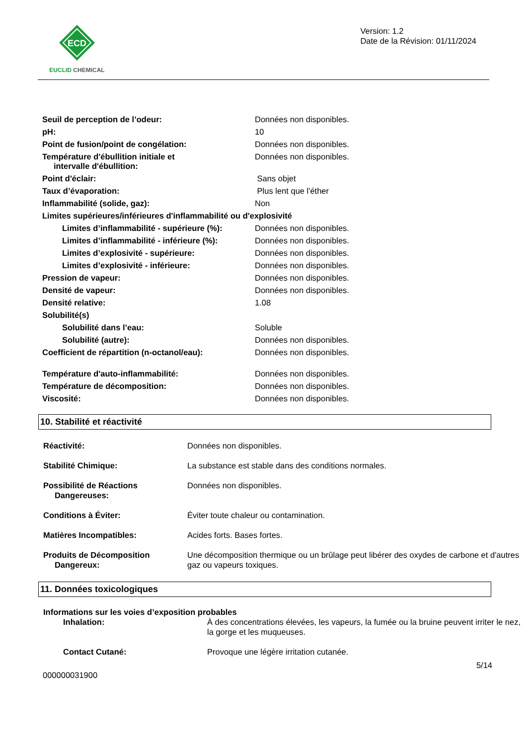ECD
EUCLID CHEMICAL
Version: 1.2
Date de la Révision: 01/11/2024
| Seuil de perception de l’odeur: | Données non disponibles. |
| pH: | 10 |
| Point de fusion/point de congélation: | Données non disponibles. |
| Température d'ébullition initiale et intervalle d'ébullition: | Données non disponibles. |
| Point d'éclair: | Sans objet |
| Taux d’évaporation: | Plus lent que l'éther |
| Inflammabilité (solide, gaz): | Non |
| Limites supérieures/inférieures d'inflammabilité ou d'explosivité | |
| Limites d’inflammabilité - supérieure (%): | Données non disponibles. |
| Limites d’inflammabilité - inférieure (%): | Données non disponibles. |
| Limites d’explosivité - supérieure: | Données non disponibles. |
| Limites d’explosivité - inférieure: | Données non disponibles. |
| Pression de vapeur: | Données non disponibles. |
| Densité de vapeur: | Données non disponibles. |
| Densité relative: | 1.08 |
| Solubilité(s) | |
| Solubilité dans l’eau: | Soluble |
| Solubilité (autre): | Données non disponibles. |
| Coefficient de répartition (n-octanol/eau): | Données non disponibles. |
| Température d'auto-inflammabilité: | Données non disponibles. |
| Température de décomposition: | Données non disponibles. |
| Viscosité: | Données non disponibles. |
10. Stabilité et réactivité
| Réactivité: | Données non disponibles. |
| Stabilité Chimique: | La substance est stable dans des conditions normales. |
| Possibilité de Réactions Dangereuses: | Données non disponibles. |
| Conditions à Éviter: | Éviter toute chaleur ou contamination. |
| Matières Incompatibles: | Acides forts. Bases fortes. |
| Produits de Décomposition Dangereux: | Une décomposition thermique ou un brûlage peut libérer des oxydes de carbone et d'autres gaz ou vapeurs toxiques. |
11. Données toxicologiques
| Informations sur les voies d’exposition probables | |
| Inhalation: | À des concentrations élevées, les vapeurs, la fumée ou la bruine peuvent irriter le nez, la gorge et les muqueuses. |
| Contact Cutané: | Provoque une légère irritation cutanée. |
000000031900
5/14